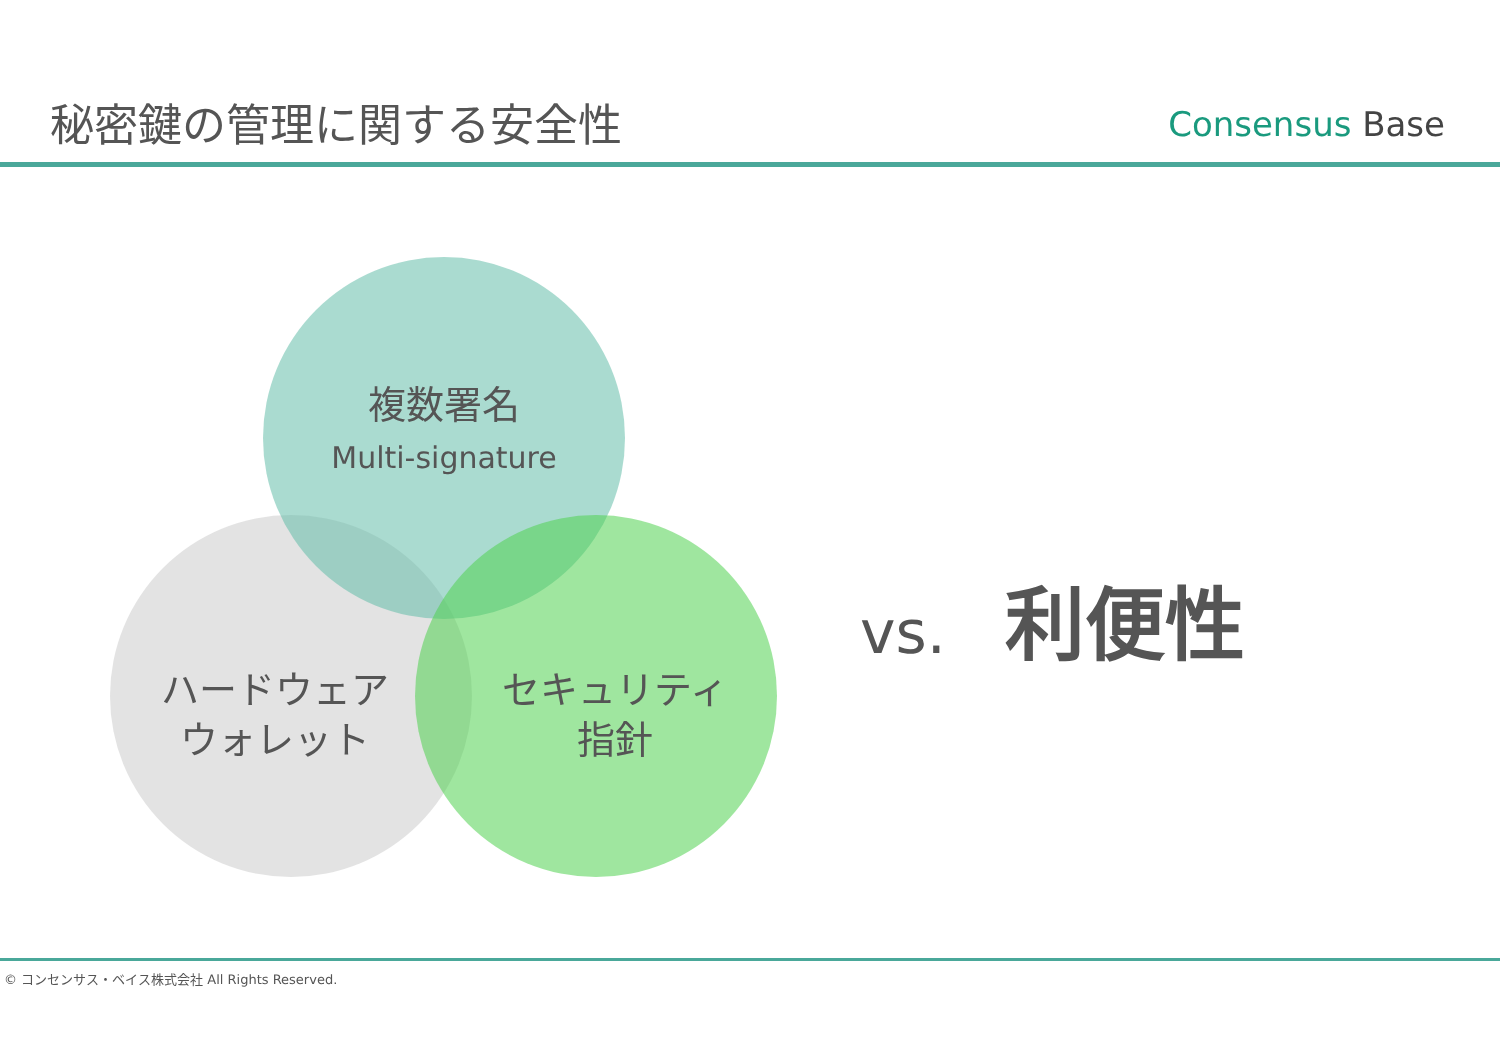秘密鍵の管理に関する安全性
Consensus Base
複数署名
Multi-signature
ハードウェア
ウォレット
セキュリティ
指針
vs. 利便性
© コンセンサス・ベイス株式会社 All Rights Reserved.